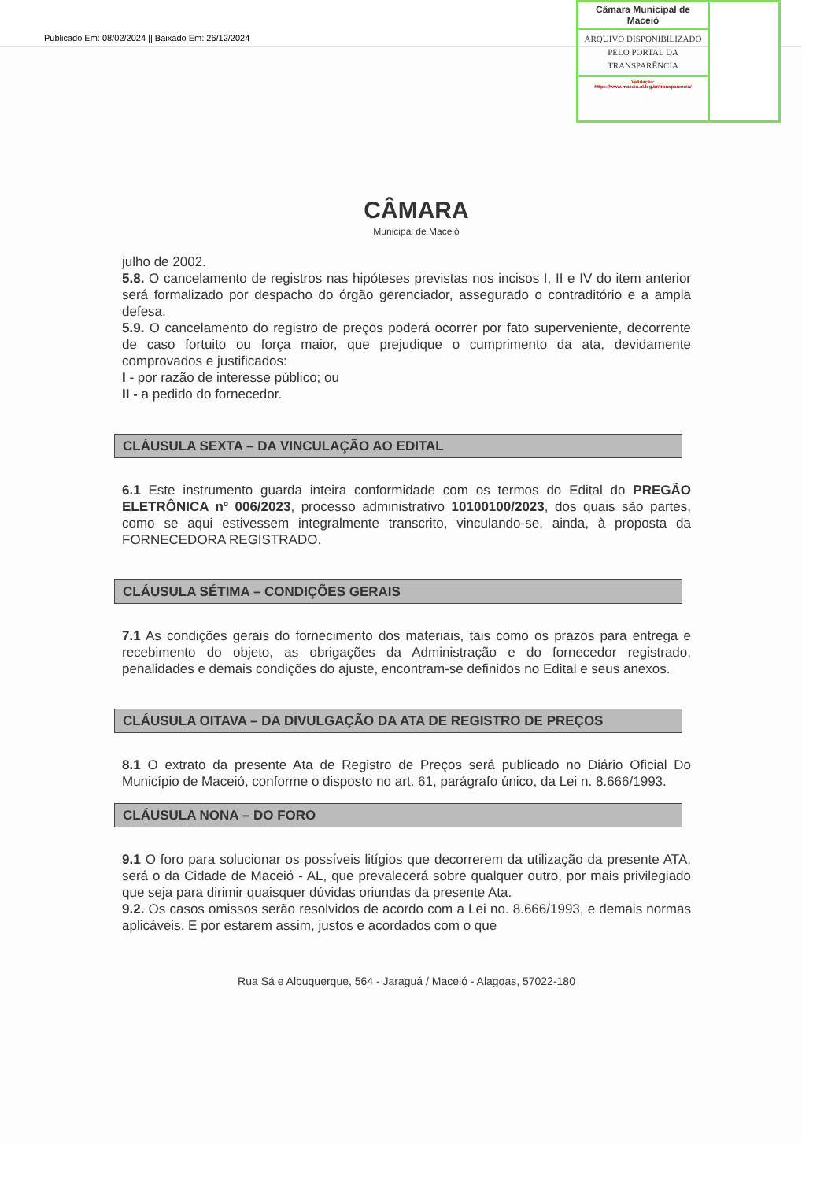Publicado Em: 08/02/2024 || Baixado Em: 26/12/2024
CÂMARA
Municipal de Maceió
julho de 2002.
5.8. O cancelamento de registros nas hipóteses previstas nos incisos I, II e IV do item anterior será formalizado por despacho do órgão gerenciador, assegurado o contraditório e a ampla defesa.
5.9. O cancelamento do registro de preços poderá ocorrer por fato superveniente, decorrente de caso fortuito ou força maior, que prejudique o cumprimento da ata, devidamente comprovados e justificados:
I - por razão de interesse público; ou
II - a pedido do fornecedor.
CLÁUSULA SEXTA – DA VINCULAÇÃO AO EDITAL
6.1 Este instrumento guarda inteira conformidade com os termos do Edital do PREGÃO ELETRÔNICA nº 006/2023, processo administrativo 10100100/2023, dos quais são partes, como se aqui estivessem integralmente transcrito, vinculando-se, ainda, à proposta da FORNECEDORA REGISTRADO.
CLÁUSULA SÉTIMA – CONDIÇÕES GERAIS
7.1 As condições gerais do fornecimento dos materiais, tais como os prazos para entrega e recebimento do objeto, as obrigações da Administração e do fornecedor registrado, penalidades e demais condições do ajuste, encontram-se definidos no Edital e seus anexos.
CLÁUSULA OITAVA – DA DIVULGAÇÃO DA ATA DE REGISTRO DE PREÇOS
8.1 O extrato da presente Ata de Registro de Preços será publicado no Diário Oficial Do Município de Maceió, conforme o disposto no art. 61, parágrafo único, da Lei n. 8.666/1993.
CLÁUSULA NONA – DO FORO
9.1 O foro para solucionar os possíveis litígios que decorrerem da utilização da presente ATA, será o da Cidade de Maceió - AL, que prevalecerá sobre qualquer outro, por mais privilegiado que seja para dirimir quaisquer dúvidas oriundas da presente Ata.
9.2. Os casos omissos serão resolvidos de acordo com a Lei no. 8.666/1993, e demais normas aplicáveis. E por estarem assim, justos e acordados com o que
Rua Sá e Albuquerque, 564 - Jaraguá / Maceió - Alagoas, 57022-180
Câmara Municipal de Maceió
ARQUIVO DISPONIBILIZADO PELO PORTAL DA TRANSPARÊNCIA
Validação:
https://www.maceio.al.leg.br/transparencia/